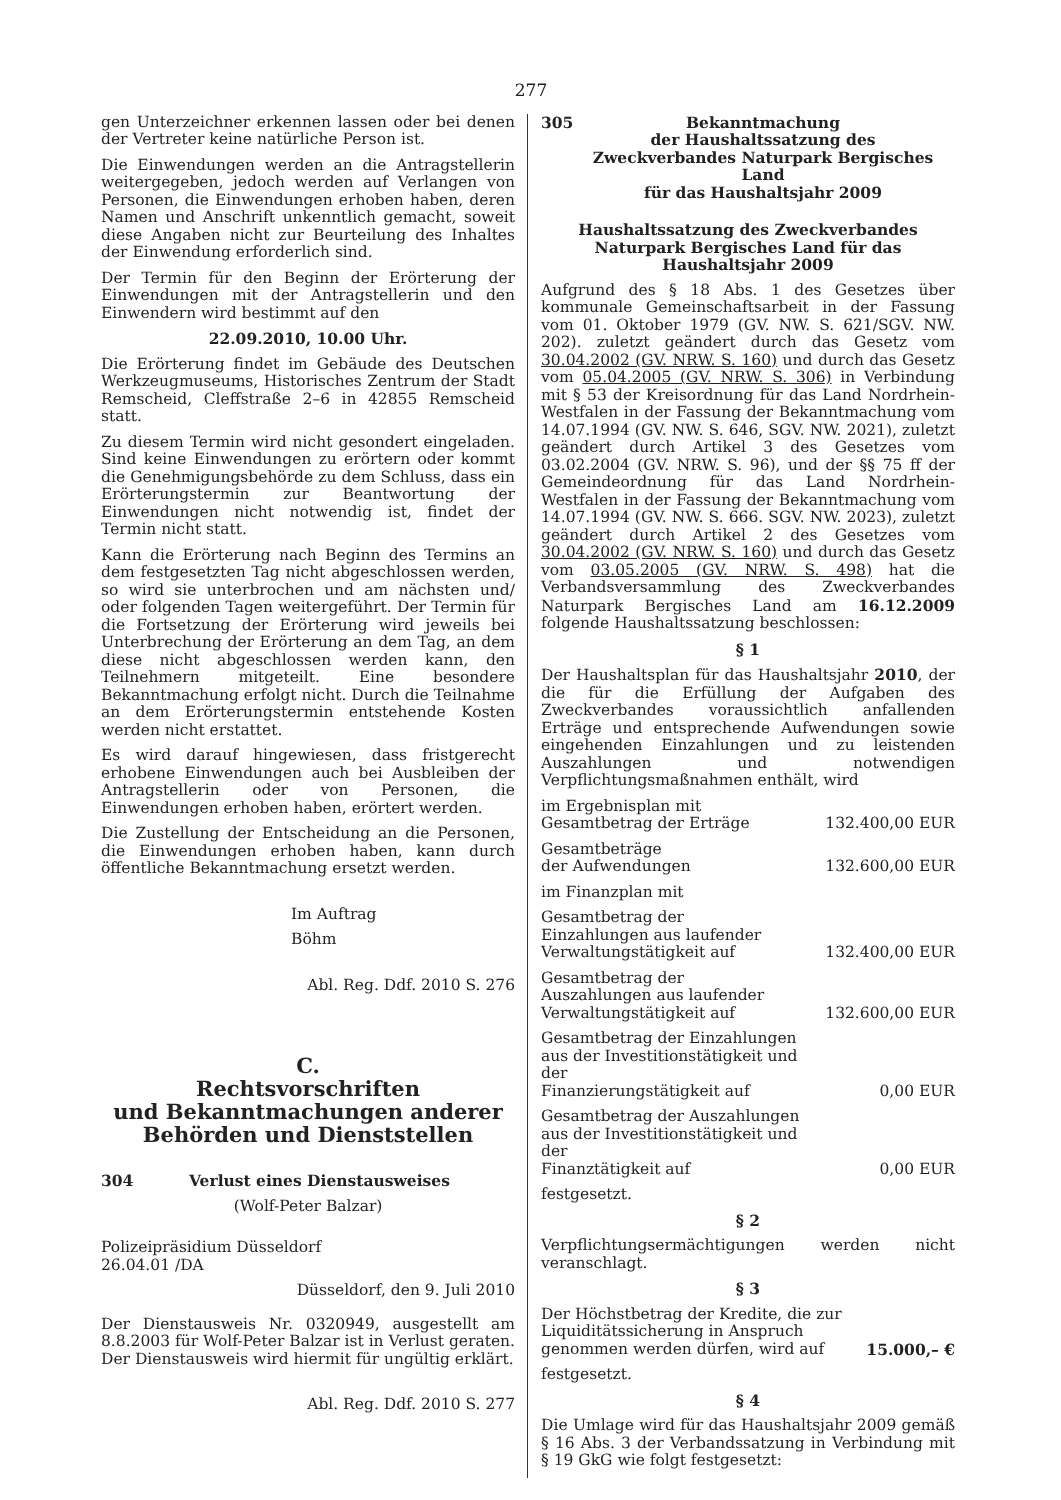277
gen Unterzeichner erkennen lassen oder bei denen der Vertreter keine natürliche Person ist.
Die Einwendungen werden an die Antragstellerin weitergegeben, jedoch werden auf Verlangen von Personen, die Einwendungen erhoben haben, deren Namen und Anschrift unkenntlich gemacht, soweit diese Angaben nicht zur Beurteilung des Inhaltes der Einwendung erforderlich sind.
Der Termin für den Beginn der Erörterung der Einwendungen mit der Antragstellerin und den Einwendern wird bestimmt auf den
22.09.2010, 10.00 Uhr.
Die Erörterung findet im Gebäude des Deutschen Werkzeugmuseums, Historisches Zentrum der Stadt Remscheid, Cleffstraße 2–6 in 42855 Remscheid statt.
Zu diesem Termin wird nicht gesondert eingeladen. Sind keine Einwendungen zu erörtern oder kommt die Genehmigungsbehörde zu dem Schluss, dass ein Erörterungstermin zur Beantwortung der Einwendungen nicht notwendig ist, findet der Termin nicht statt.
Kann die Erörterung nach Beginn des Termins an dem festgesetzten Tag nicht abgeschlossen werden, so wird sie unterbrochen und am nächsten und/ oder folgenden Tagen weitergeführt. Der Termin für die Fortsetzung der Erörterung wird jeweils bei Unterbrechung der Erörterung an dem Tag, an dem diese nicht abgeschlossen werden kann, den Teilnehmern mitgeteilt. Eine besondere Bekanntmachung erfolgt nicht. Durch die Teilnahme an dem Erörterungstermin entstehende Kosten werden nicht erstattet.
Es wird darauf hingewiesen, dass fristgerecht erhobene Einwendungen auch bei Ausbleiben der Antragstellerin oder von Personen, die Einwendungen erhoben haben, erörtert werden.
Die Zustellung der Entscheidung an die Personen, die Einwendungen erhoben haben, kann durch öffentliche Bekanntmachung ersetzt werden.
Im Auftrag
Böhm
Abl. Reg. Ddf. 2010 S. 276
C.
Rechtsvorschriften
und Bekanntmachungen anderer
Behörden und Dienststellen
304 Verlust eines Dienstausweises
(Wolf-Peter Balzar)
Polizeipräsidium Düsseldorf
26.04.01 /DA
Düsseldorf, den 9. Juli 2010
Der Dienstausweis Nr. 0320949, ausgestellt am 8.8.2003 für Wolf-Peter Balzar ist in Verlust geraten. Der Dienstausweis wird hiermit für ungültig erklärt.
Abl. Reg. Ddf. 2010 S. 277
305 Bekanntmachung
der Haushaltssatzung des
Zweckverbandes Naturpark Bergisches Land
für das Haushaltsjahr 2009
Haushaltssatzung des Zweckverbandes Naturpark Bergisches Land für das Haushaltsjahr 2009
Aufgrund des § 18 Abs. 1 des Gesetzes über kommunale Gemeinschaftsarbeit in der Fassung vom 01. Oktober 1979 (GV. NW. S. 621/SGV. NW. 202). zuletzt geändert durch das Gesetz vom 30.04.2002 (GV. NRW. S. 160) und durch das Gesetz vom 05.04.2005 (GV. NRW. S. 306) in Verbindung mit § 53 der Kreisordnung für das Land Nordrhein-Westfalen in der Fassung der Bekanntmachung vom 14.07.1994 (GV. NW. S. 646, SGV. NW. 2021), zuletzt geändert durch Artikel 3 des Gesetzes vom 03.02.2004 (GV. NRW. S. 96), und der §§ 75 ff der Gemeindeordnung für das Land Nordrhein-Westfalen in der Fassung der Bekanntmachung vom 14.07.1994 (GV. NW. S. 666. SGV. NW. 2023), zuletzt geändert durch Artikel 2 des Gesetzes vom 30.04.2002 (GV. NRW. S. 160) und durch das Gesetz vom 03.05.2005 (GV. NRW. S. 498) hat die Verbandsversammlung des Zweckverbandes Naturpark Bergisches Land am 16.12.2009 folgende Haushaltssatzung beschlossen:
§ 1
Der Haushaltsplan für das Haushaltsjahr 2010, der die für die Erfüllung der Aufgaben des Zweckverbandes voraussichtlich anfallenden Erträge und entsprechende Aufwendungen sowie eingehenden Einzahlungen und zu leistenden Auszahlungen und notwendigen Verpflichtungsmaßnahmen enthält, wird
| im Ergebnisplan mit Gesamtbetrag der Erträge | 132.400,00 EUR |
| Gesamtbeträge der Aufwendungen | 132.600,00 EUR |
| im Finanzplan mit | |
| Gesamtbetrag der Einzahlungen aus laufender Verwaltungstätigkeit auf | 132.400,00 EUR |
| Gesamtbetrag der Auszahlungen aus laufender Verwaltungstätigkeit auf | 132.600,00 EUR |
| Gesamtbetrag der Einzahlungen aus der Investitionstätigkeit und der Finanzierungstätigkeit auf | 0,00 EUR |
| Gesamtbetrag der Auszahlungen aus der Investitionstätigkeit und der Finanztätigkeit auf | 0,00 EUR |
festgesetzt.
§ 2
Verpflichtungsermächtigungen werden nicht veranschlagt.
§ 3
| Der Höchstbetrag der Kredite, die zur Liquiditätssicherung in Anspruch genommen werden dürfen, wird auf | 15.000,– € |
festgesetzt.
§ 4
Die Umlage wird für das Haushaltsjahr 2009 gemäß § 16 Abs. 3 der Verbandssatzung in Verbindung mit § 19 GkG wie folgt festgesetzt: